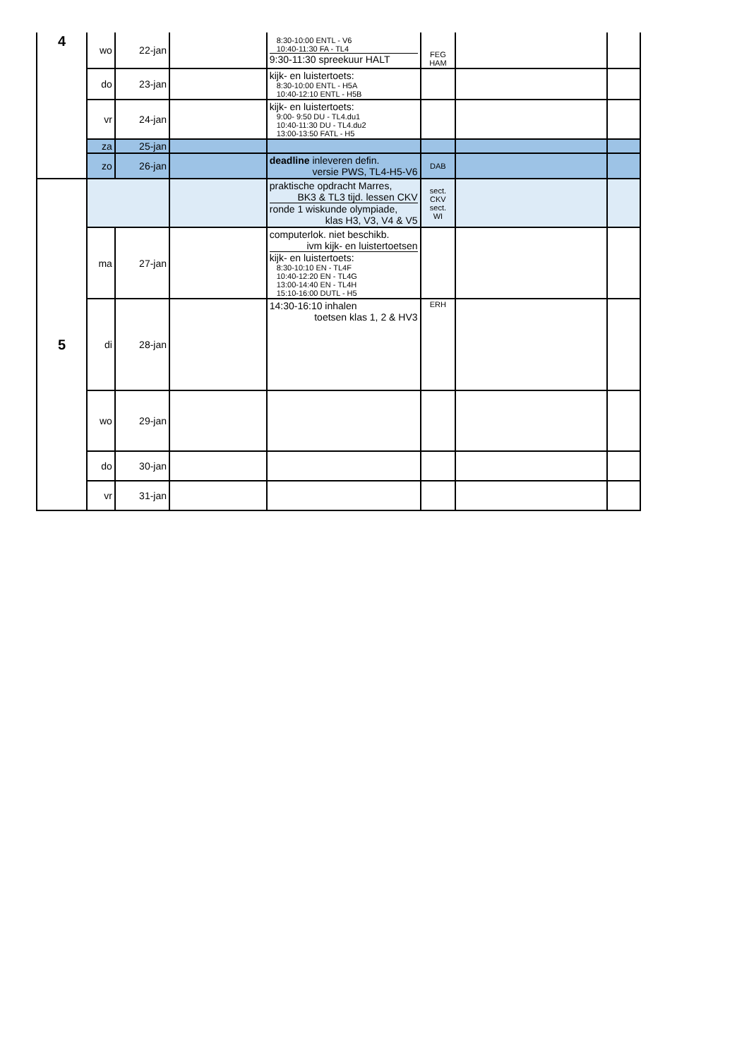| 4 | wo | 22-jan | | 8:30-10:00 ENTL - V6 10:40-11:30 FA - TL4 9:30-11:30 spreekuur HALT | FEG HAM | | |
| | do | 23-jan | | kijk- en luistertoets: 8:30-10:00 ENTL - H5A 10:40-12:10 ENTL - H5B | | | |
| | vr | 24-jan | | kijk- en luistertoets: 9:00- 9:50 DU - TL4.du1 10:40-11:30 DU - TL4.du2 13:00-13:50 FATL - H5 | | | |
| | za | 25-jan | | | | | |
| | zo | 26-jan | | deadline inleveren defin. versie PWS, TL4-H5-V6 | DAB | | |
| 5 | | | | praktische opdracht Marres, BK3 & TL3 tijd. lessen CKV ronde 1 wiskunde olympiade, klas H3, V3, V4 & V5 | sect. CKV sect. WI | | |
| | ma | 27-jan | | computerlok. niet beschikb. ivm kijk- en luistertoetsen kijk- en luistertoets: 8:30-10:10 EN - TL4F 10:40-12:20 EN - TL4G 13:00-14:40 EN - TL4H 15:10-16:00 DUTL - H5 | | | |
| | di | 28-jan | | 14:30-16:10 inhalen toetsen klas 1, 2 & HV3 | ERH | | |
| | wo | 29-jan | | | | | |
| | do | 30-jan | | | | | |
| | vr | 31-jan | | | | | |